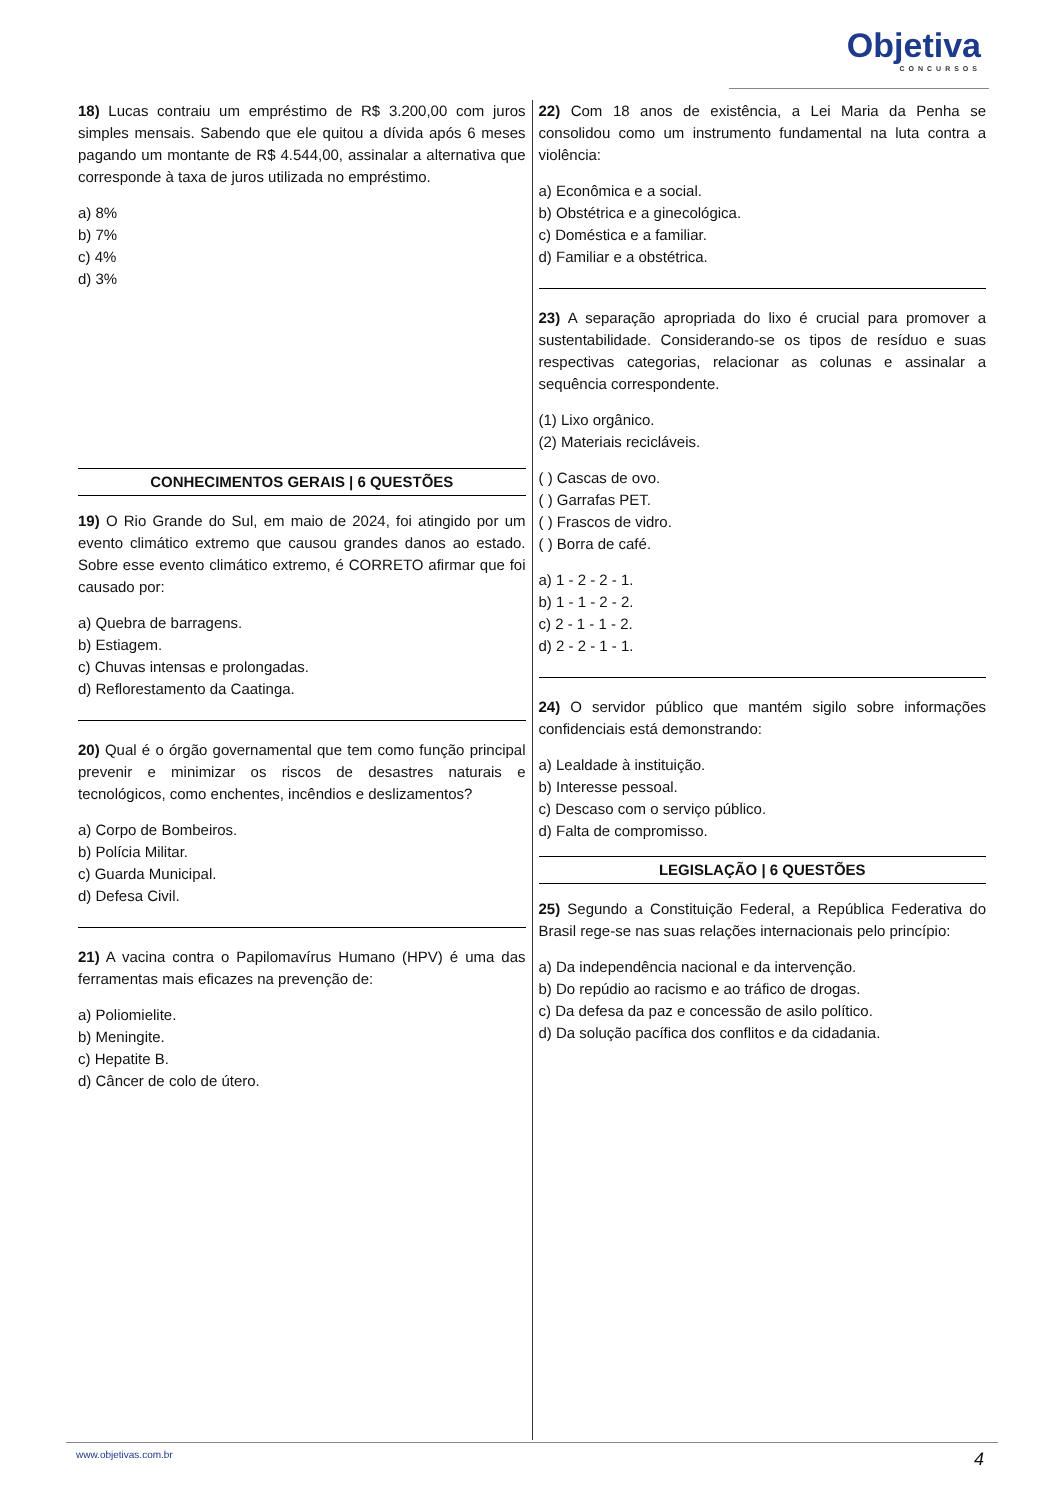Objetiva
CONCURSOS
18) Lucas contraiu um empréstimo de R$ 3.200,00 com juros simples mensais. Sabendo que ele quitou a dívida após 6 meses pagando um montante de R$ 4.544,00, assinalar a alternativa que corresponde à taxa de juros utilizada no empréstimo.
a) 8%
b) 7%
c) 4%
d) 3%
CONHECIMENTOS GERAIS | 6 QUESTÕES
19) O Rio Grande do Sul, em maio de 2024, foi atingido por um evento climático extremo que causou grandes danos ao estado. Sobre esse evento climático extremo, é CORRETO afirmar que foi causado por:
a) Quebra de barragens.
b) Estiagem.
c) Chuvas intensas e prolongadas.
d) Reflorestamento da Caatinga.
20) Qual é o órgão governamental que tem como função principal prevenir e minimizar os riscos de desastres naturais e tecnológicos, como enchentes, incêndios e deslizamentos?
a) Corpo de Bombeiros.
b) Polícia Militar.
c) Guarda Municipal.
d) Defesa Civil.
21) A vacina contra o Papilomavírus Humano (HPV) é uma das ferramentas mais eficazes na prevenção de:
a) Poliomielite.
b) Meningite.
c) Hepatite B.
d) Câncer de colo de útero.
22) Com 18 anos de existência, a Lei Maria da Penha se consolidou como um instrumento fundamental na luta contra a violência:
a) Econômica e a social.
b) Obstétrica e a ginecológica.
c) Doméstica e a familiar.
d) Familiar e a obstétrica.
23) A separação apropriada do lixo é crucial para promover a sustentabilidade. Considerando-se os tipos de resíduo e suas respectivas categorias, relacionar as colunas e assinalar a sequência correspondente.
(1) Lixo orgânico.
(2) Materiais recicláveis.
( ) Cascas de ovo.
( ) Garrafas PET.
( ) Frascos de vidro.
( ) Borra de café.
a) 1 - 2 - 2 - 1.
b) 1 - 1 - 2 - 2.
c) 2 - 1 - 1 - 2.
d) 2 - 2 - 1 - 1.
24) O servidor público que mantém sigilo sobre informações confidenciais está demonstrando:
a) Lealdade à instituição.
b) Interesse pessoal.
c) Descaso com o serviço público.
d) Falta de compromisso.
LEGISLAÇÃO | 6 QUESTÕES
25) Segundo a Constituição Federal, a República Federativa do Brasil rege-se nas suas relações internacionais pelo princípio:
a) Da independência nacional e da intervenção.
b) Do repúdio ao racismo e ao tráfico de drogas.
c) Da defesa da paz e concessão de asilo político.
d) Da solução pacífica dos conflitos e da cidadania.
www.objetivas.com.br 4